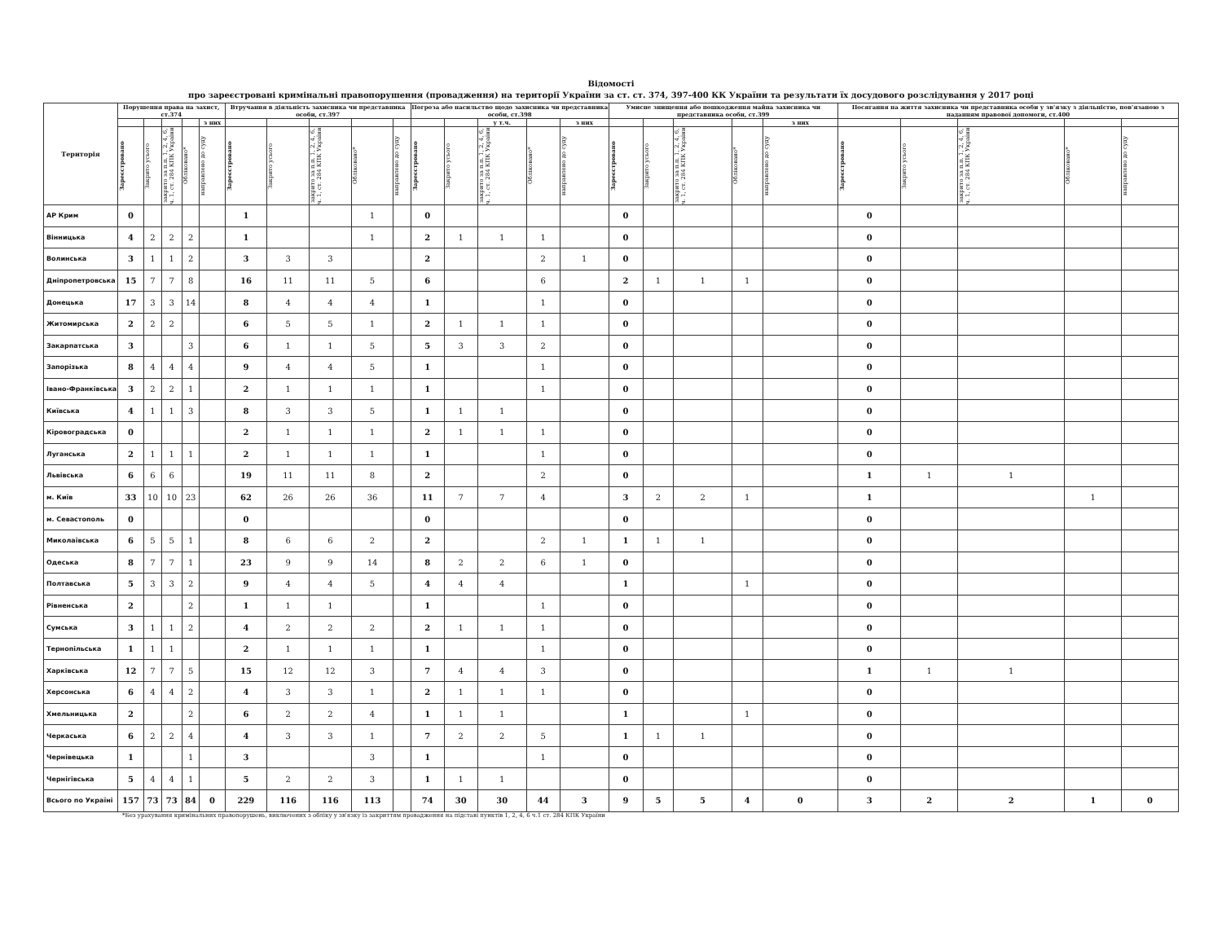Відомості
про зареєстровані кримінальні правопорушення (провадження) на території України за ст. ст. 374, 397-400 КК України та результати їх досудового розслідування у 2017 році
| Територія | Порушення права на захист, ст.374 | | | | | Втручання в діяльність захисника чи представника особи, ст.397 | | | | | Погроза або насильство щодо захисника чи представника особи, ст.398 | | | | | Умисне знищення або пошкодження майна захисника чи представника особи, ст.399 | | | | | Посягання на життя захисника чи представника особи у зв'язку з діяльністю, пов'язаною з наданням правової допомоги, ст.400 | | | | |
| --- | --- | --- | --- | --- | --- | --- | --- | --- | --- | --- | --- | --- | --- | --- | --- | --- | --- | --- | --- | --- | --- | --- | --- | --- | --- |
| | | | | | з них | | | | | | | | у т.ч. | | з них | | | | | з них | | | | | |
| | Зареєстровано | Закрито усього | закрито за п.п. 1, 2, 4, 6, ч. 1, ст. 284 КПК України | Обліковано* | направлено до суду | Зареєстровано | Закрито усього | закрито за п.п. 1, 2, 4, 6, ч. 1, ст. 284 КПК України | Обліковано* | направлено до суду | Зареєстровано | Закрито усього | закрито за п.п. 1, 2, 4, 6, ч. 1, ст. 284 КПК України | Обліковано* | направлено до суду | Зареєстровано | Закрито усього | закрито за п.п. 1, 2, 4, 6, ч. 1, ст. 284 КПК України | Обліковано* | направлено до суду | Зареєстровано | Закрито усього | закрито за п.п. 1, 2, 4, 6, ч. 1, ст. 284 КПК України | Обліковано* | направлено до суду |
| АР Крим | 0 | | | | | 1 | | | 1 | | 0 | | | | | 0 | | | | | 0 | | | | |
| Вінницька | 4 | 2 | 2 | 2 | | 1 | | | 1 | | 2 | 1 | 1 | 1 | | 0 | | | | | 0 | | | | |
| Волинська | 3 | 1 | 1 | 2 | | 3 | 3 | 3 | | | 2 | | | 2 | 1 | 0 | | | | | 0 | | | | |
| Дніпропетровська | 15 | 7 | 7 | 8 | | 16 | 11 | 11 | 5 | | 6 | | | 6 | | 2 | 1 | 1 | 1 | | 0 | | | | |
| Донецька | 17 | 3 | 3 | 14 | | 8 | 4 | 4 | 4 | | 1 | | | 1 | | 0 | | | | | 0 | | | | |
| Житомирська | 2 | 2 | 2 | | | 6 | 5 | 5 | 1 | | 2 | 1 | 1 | 1 | | 0 | | | | | 0 | | | | |
| Закарпатська | 3 | | | 3 | | 6 | 1 | 1 | 5 | | 5 | 3 | 3 | 2 | | 0 | | | | | 0 | | | | |
| Запорізька | 8 | 4 | 4 | 4 | | 9 | 4 | 4 | 5 | | 1 | | | 1 | | 0 | | | | | 0 | | | | |
| Івано-Франківська | 3 | 2 | 2 | 1 | | 2 | 1 | 1 | 1 | | 1 | | | 1 | | 0 | | | | | 0 | | | | |
| Київська | 4 | 1 | 1 | 3 | | 8 | 3 | 3 | 5 | | 1 | 1 | 1 | | | 0 | | | | | 0 | | | | |
| Кіровоградська | 0 | | | | | 2 | 1 | 1 | 1 | | 2 | 1 | 1 | 1 | | 0 | | | | | 0 | | | | |
| Луганська | 2 | 1 | 1 | 1 | | 2 | 1 | 1 | 1 | | 1 | | | 1 | | 0 | | | | | 0 | | | | |
| Львівська | 6 | 6 | 6 | | | 19 | 11 | 11 | 8 | | 2 | | | 2 | | 0 | | | | | 1 | 1 | 1 | | |
| м. Київ | 33 | 10 | 10 | 23 | | 62 | 26 | 26 | 36 | | 11 | 7 | 7 | 4 | | 3 | 2 | 2 | 1 | | 1 | | | 1 | |
| м. Севастополь | 0 | | | | | 0 | | | | | 0 | | | | | 0 | | | | | 0 | | | | |
| Миколаївська | 6 | 5 | 5 | 1 | | 8 | 6 | 6 | 2 | | 2 | | | 2 | 1 | 1 | 1 | 1 | | | 0 | | | | |
| Одеська | 8 | 7 | 7 | 1 | | 23 | 9 | 9 | 14 | | 8 | 2 | 2 | 6 | 1 | 0 | | | | | 0 | | | | |
| Полтавська | 5 | 3 | 3 | 2 | | 9 | 4 | 4 | 5 | | 4 | 4 | 4 | | | 1 | | | 1 | | 0 | | | | |
| Рівненська | 2 | | | 2 | | 1 | 1 | 1 | | | 1 | | | 1 | | 0 | | | | | 0 | | | | |
| Сумська | 3 | 1 | 1 | 2 | | 4 | 2 | 2 | 2 | | 2 | 1 | 1 | 1 | | 0 | | | | | 0 | | | | |
| Тернопільська | 1 | 1 | 1 | | | 2 | 1 | 1 | 1 | | 1 | | | 1 | | 0 | | | | | 0 | | | | |
| Харківська | 12 | 7 | 7 | 5 | | 15 | 12 | 12 | 3 | | 7 | 4 | 4 | 3 | | 0 | | | | | 1 | 1 | 1 | | |
| Херсонська | 6 | 4 | 4 | 2 | | 4 | 3 | 3 | 1 | | 2 | 1 | 1 | 1 | | 0 | | | | | 0 | | | | |
| Хмельницька | 2 | | | 2 | | 6 | 2 | 2 | 4 | | 1 | 1 | 1 | | | 1 | | | 1 | | 0 | | | | |
| Черкаська | 6 | 2 | 2 | 4 | | 4 | 3 | 3 | 1 | | 7 | 2 | 2 | 5 | | 1 | 1 | 1 | | | 0 | | | | |
| Чернівецька | 1 | | | 1 | | 3 | | | 3 | | 1 | | | 1 | | 0 | | | | | 0 | | | | |
| Чернігівська | 5 | 4 | 4 | 1 | | 5 | 2 | 2 | 3 | | 1 | 1 | 1 | | | 0 | | | | | 0 | | | | |
| Всього по Україні | 157 | 73 | 73 | 84 | 0 | 229 | 116 | 116 | 113 | | 74 | 30 | 30 | 44 | 3 | 9 | 5 | 5 | 4 | 0 | 3 | 2 | 2 | 1 | 0 |
*Без урахування кримінальних правопорушень, виключених з обліку у зв'язку із закриттям провадження на підставі пунктів 1, 2, 4, 6 ч.1 ст. 284 КПК України